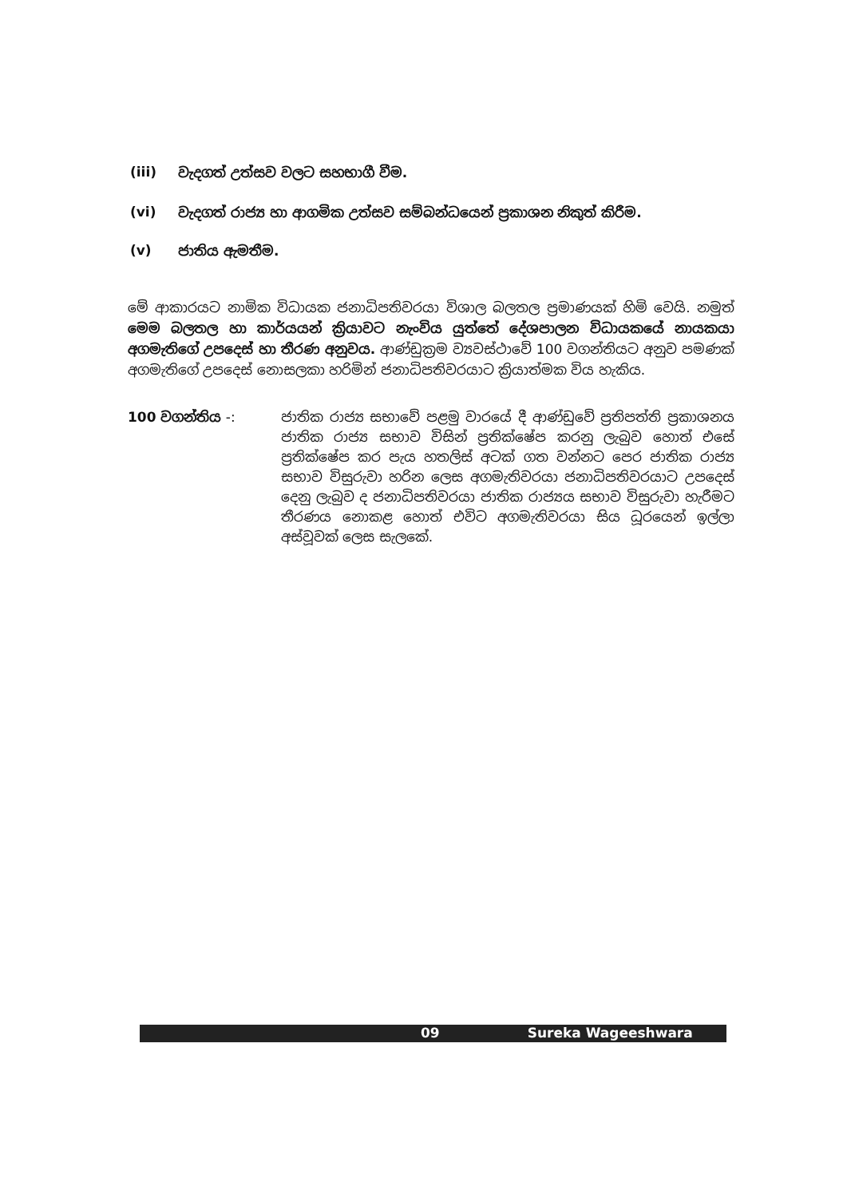(iii) වැදගත් උත්සව වලට සහභාගී වීම.
(vi) වැදගත් රාජ්‍ය හා ආගමික උත්සව සම්බන්ධයෙන් ප්‍රකාශන නිකුත් කිරීම.
(v) ජාතිය ඇමතීම.
මේ ආකාරයට නාමික විධායක ජනාධිපතිවරයා විශාල බලතල ප්‍රමාණයක් හිමි වෙයි. නමුත් මෙම බලතල හා කාර්යයන් ක්‍රියාවට නැංවිය යුත්තේ දේශපාලන විධායකයේ නායකයා අගමැතිගේ උපදෙස් හා තීරණ අනුවය. ආණ්ඩුක්‍රම ව්‍යවස්ථාවේ 100 වගන්තියට අනුව පමණක් අගමැතිගේ උපදෙස් නොසලකා හරිමින් ජනාධිපතිවරයාට ක්‍රියාත්මක විය හැකිය.
100 වගන්තිය -: ජාතික රාජ්‍ය සභාවේ පළමු වාරයේ දී ආණ්ඩුවේ ප්‍රතිපත්ති ප්‍රකාශනය ජාතික රාජ්‍ය සභාව විසින් ප්‍රතික්ෂේප කරනු ලැබුව හොත් එසේ ප්‍රතික්ෂේප කර පැය හතලිස් අටක් ගත වන්නට පෙර ජාතික රාජ්‍ය සභාව විසුරුවා හරින ලෙස අගමැතිවරයා ජනාධිපතිවරයාට උපදෙස් දෙනු ලැබුව ද ජනාධිපතිවරයා ජාතික රාජ්‍යය සභාව විසුරුවා හැරීමට තීරණය නොකළ හොත් එවිට අගමැතිවරයා සිය ධූරයෙන් ඉල්ලා අස්වූවක් ලෙස සැලකේ.
09 Sureka Wageeshwara